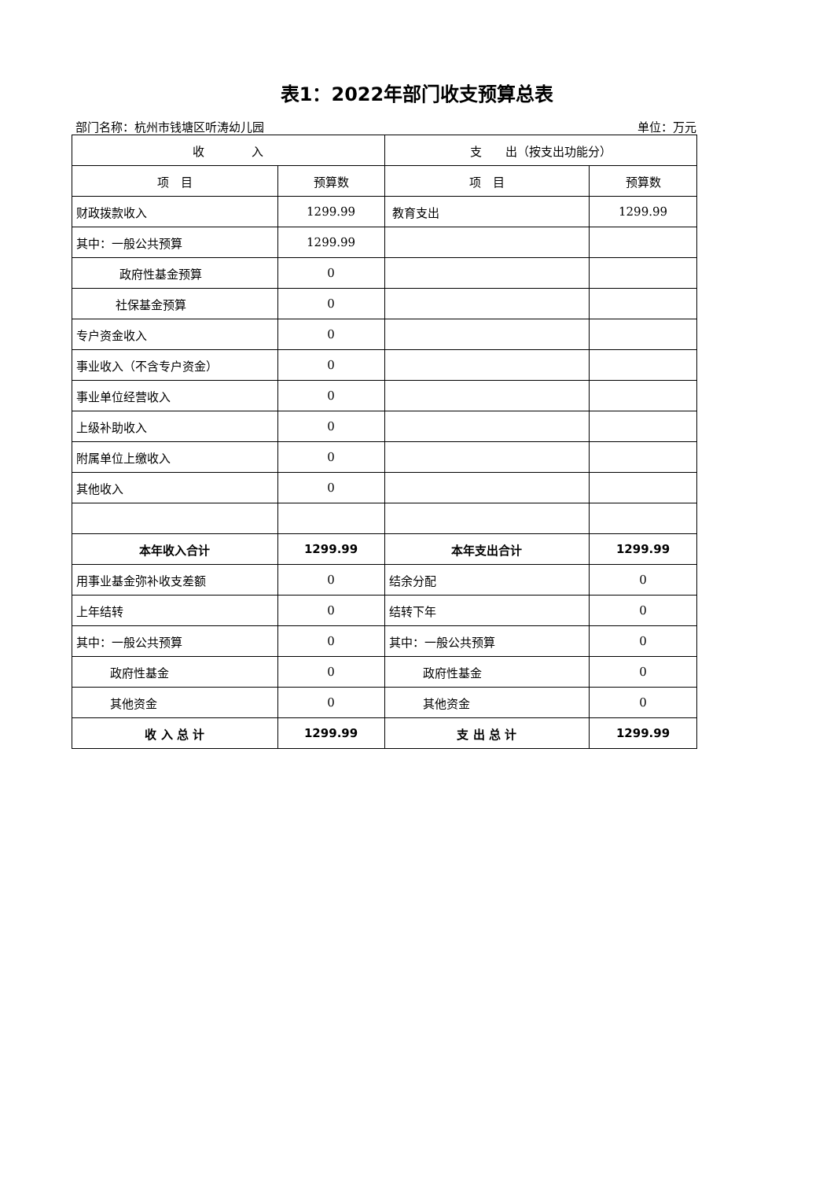表1：2022年部门收支预算总表
部门名称：杭州市钱塘区听涛幼儿园 单位：万元
| 收 入 | | 支 出（按支出功能分） | |
| --- | --- | --- | --- |
| 项 目 | 预算数 | 项 目 | 预算数 |
| 财政拨款收入 | 1299.99 | 教育支出 | 1299.99 |
| 其中：一般公共预算 | 1299.99 | | |
| 政府性基金预算 | 0 | | |
| 社保基金预算 | 0 | | |
| 专户资金收入 | 0 | | |
| 事业收入（不含专户资金） | 0 | | |
| 事业单位经营收入 | 0 | | |
| 上级补助收入 | 0 | | |
| 附属单位上缴收入 | 0 | | |
| 其他收入 | 0 | | |
| 本年收入合计 | 1299.99 | 本年支出合计 | 1299.99 |
| 用事业基金弥补收支差额 | 0 | 结余分配 | 0 |
| 上年结转 | 0 | 结转下年 | 0 |
| 其中：一般公共预算 | 0 | 其中：一般公共预算 | 0 |
| 政府性基金 | 0 | 政府性基金 | 0 |
| 其他资金 | 0 | 其他资金 | 0 |
| 收 入 总 计 | 1299.99 | 支 出 总 计 | 1299.99 |